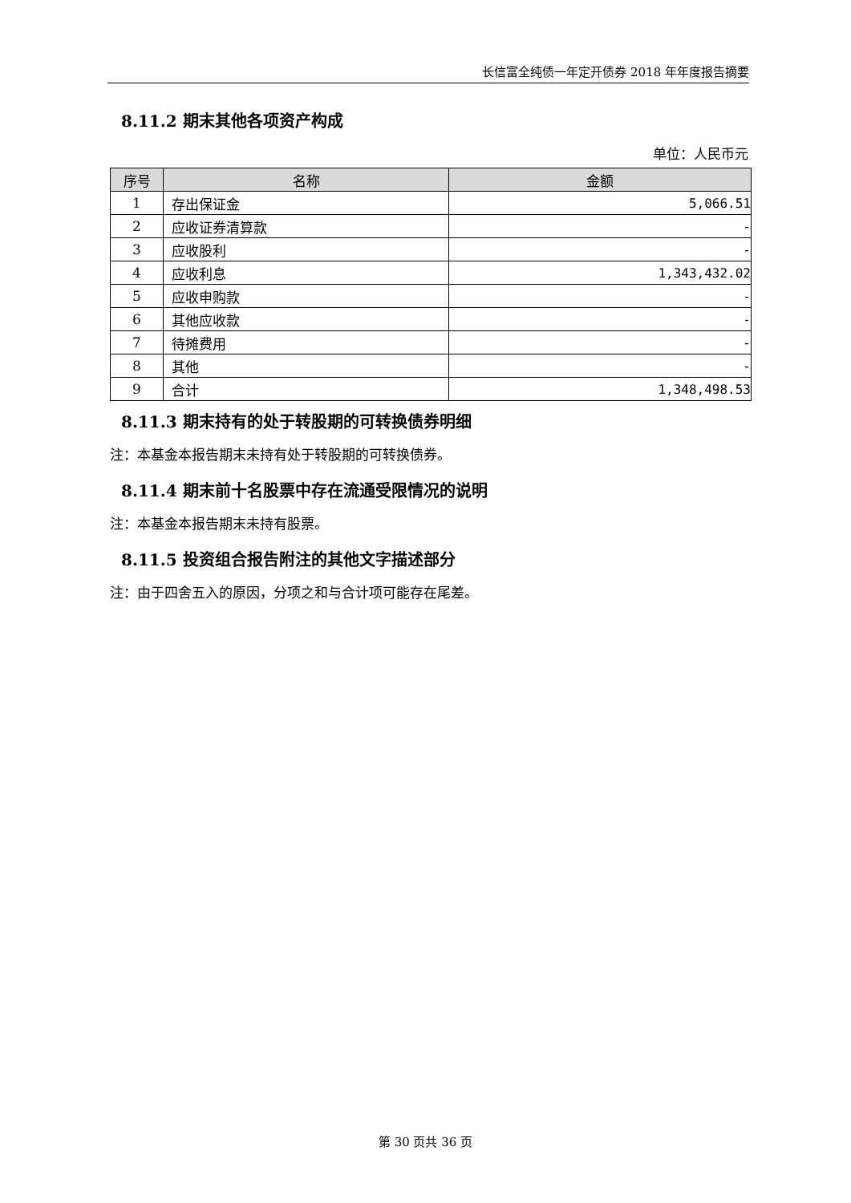长信富全纯债一年定开债券 2018 年年度报告摘要
8.11.2 期末其他各项资产构成
单位：人民币元
| 序号 | 名称 | 金额 |
| --- | --- | --- |
| 1 | 存出保证金 | 5,066.51 |
| 2 | 应收证券清算款 | - |
| 3 | 应收股利 | - |
| 4 | 应收利息 | 1,343,432.02 |
| 5 | 应收申购款 | - |
| 6 | 其他应收款 | - |
| 7 | 待摊费用 | - |
| 8 | 其他 | - |
| 9 | 合计 | 1,348,498.53 |
8.11.3 期末持有的处于转股期的可转换债券明细
注：本基金本报告期末未持有处于转股期的可转换债券。
8.11.4 期末前十名股票中存在流通受限情况的说明
注：本基金本报告期末未持有股票。
8.11.5 投资组合报告附注的其他文字描述部分
注：由于四舍五入的原因，分项之和与合计项可能存在尾差。
第 30 页共 36 页